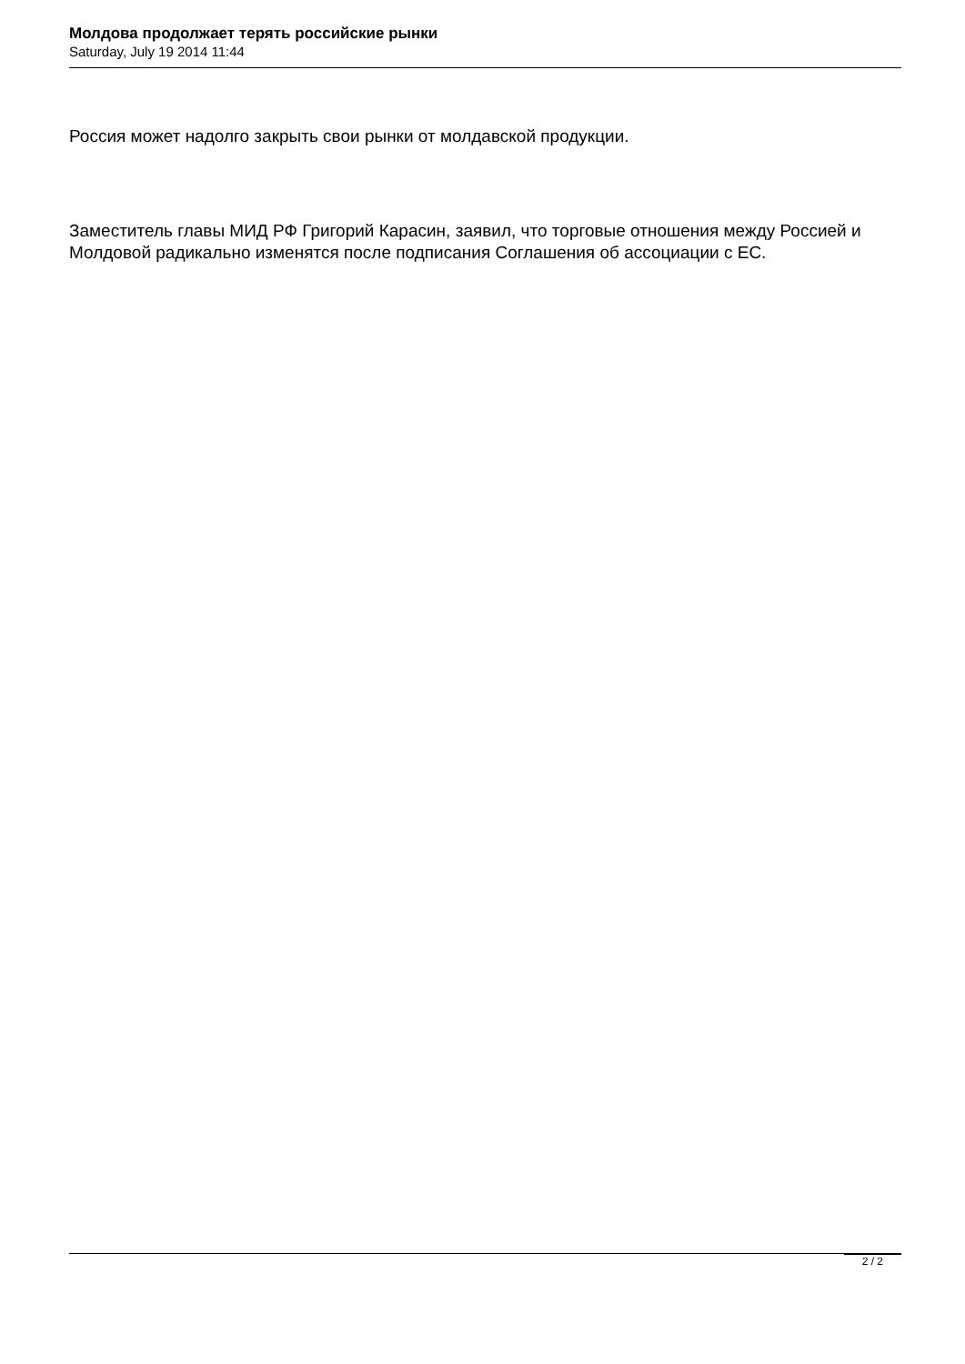Молдова продолжает терять российские рынки
Saturday, July 19 2014 11:44
Россия может надолго закрыть свои рынки от молдавской продукции.
Заместитель главы МИД РФ Григорий Карасин, заявил, что торговые отношения между Россией и Молдовой радикально изменятся после подписания Соглашения об ассоциации с ЕС.
2 / 2